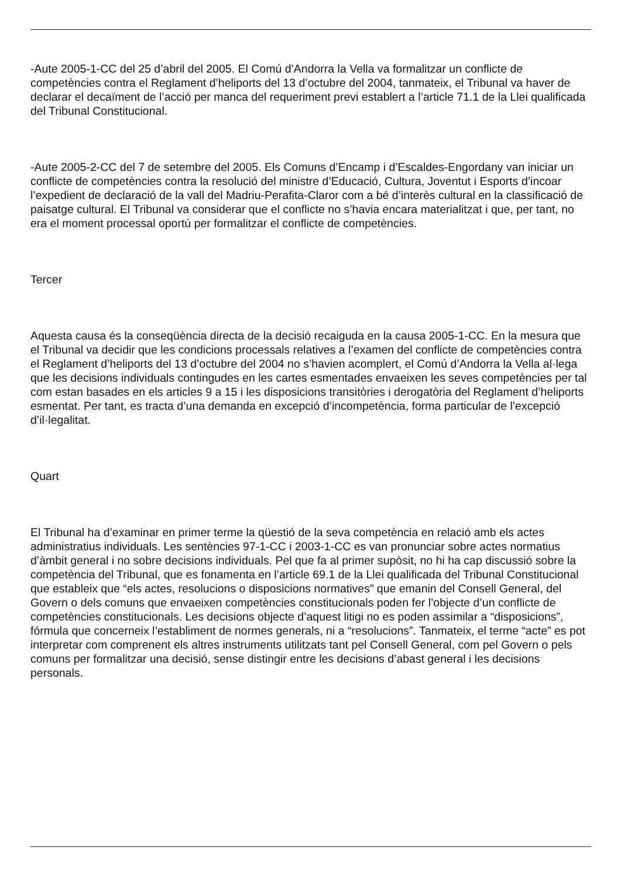-Aute 2005-1-CC del 25 d’abril del 2005. El Comú d’Andorra la Vella va formalitzar un conflicte de competències contra el Reglament d’heliports del 13 d’octubre del 2004, tanmateix, el Tribunal va haver de declarar el decaïment de l’acció per manca del requeriment previ establert a l’article 71.1 de la Llei qualificada del Tribunal Constitucional.
-Aute 2005-2-CC del 7 de setembre del 2005. Els Comuns d’Encamp i d’Escaldes-Engordany van iniciar un conflicte de competències contra la resolució del ministre d’Educació, Cultura, Joventut i Esports d’incoar l’expedient de declaració de la vall del Madriu-Perafita-Claror com a bé d’interès cultural en la classificació de paisatge cultural. El Tribunal va considerar que el conflicte no s’havia encara materialitzat i que, per tant, no era el moment processal oportú per formalitzar el conflicte de competències.
Tercer
Aquesta causa és la conseqüència directa de la decisió recaiguda en la causa 2005-1-CC. En la mesura que el Tribunal va decidir que les condicions processals relatives a l’examen del conflicte de competències contra el Reglament d’heliports del 13 d’octubre del 2004 no s’havien acomplert, el Comú d’Andorra la Vella al·lega que les decisions individuals contingudes en les cartes esmentades envaeixen les seves competències per tal com estan basades en els articles 9 a 15 i les disposicions transitòries i derogatòria del Reglament d’heliports esmentat. Per tant, es tracta d’una demanda en excepció d’incompetència, forma particular de l’excepció d’il·legalitat.
Quart
El Tribunal ha d’examinar en primer terme la qüestió de la seva competència en relació amb els actes administratius individuals. Les sentències 97-1-CC i 2003-1-CC es van pronunciar sobre actes normatius d’àmbit general i no sobre decisions individuals. Pel que fa al primer supòsit, no hi ha cap discussió sobre la competència del Tribunal, que es fonamenta en l’article 69.1 de la Llei qualificada del Tribunal Constitucional que estableix que “els actes, resolucions o disposicions normatives” que emanin del Consell General, del Govern o dels comuns que envaeixen competències constitucionals poden fer l’objecte d’un conflicte de competències constitucionals. Les decisions objecte d’aquest litigi no es poden assimilar a “disposicions”, fórmula que concerneix l’establiment de normes generals, ni a “resolucions”. Tanmateix, el terme “acte” es pot interpretar com comprenent els altres instruments utilitzats tant pel Consell General, com pel Govern o pels comuns per formalitzar una decisió, sense distingir entre les decisions d’abast general i les decisions personals.